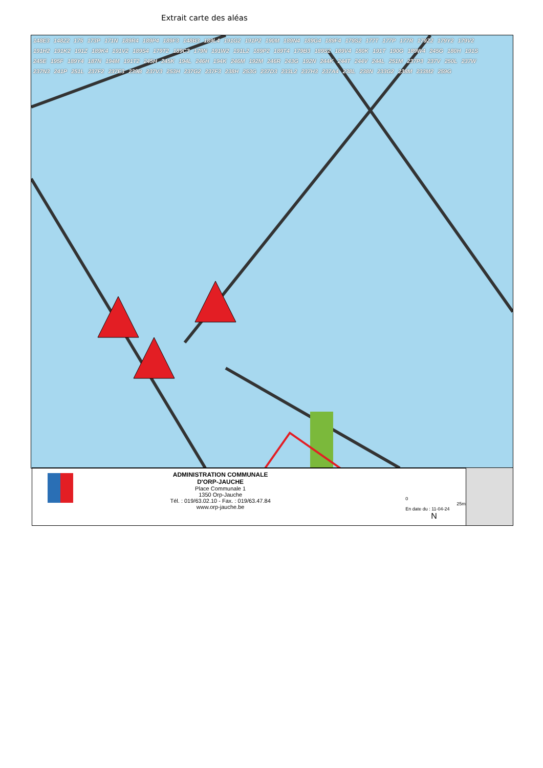Extrait carte des aléas
148E3 148Z2 175 173P 171N 189R4 189P4 189F3 148B3 189L4 191G2 191P2 190M 189N4 189G4 189F4 179S2 177T 177P 177R 179Z2 179Y2 179V2 191H2 191K2 191Z 189K4 191V2 189S4 179T2 189C3 179N 191W2 191L2 189P2 189T4 179B3 189S2 189V4 180K 191T 190G 189W4 245G 180H 191S 245E 195F 189Y4 187N 194M 191T2 245H 245K 194L 246H 194K 246M 192M 246R 243G 192N 244K 244T 244V 244L 251M 237P3 237V 250L 237W 237N3 241P 251L 237F2 237E3 239B 237V3 253H 237G2 237F3 238H 253G 237D3 233L2 237H3 237A4 238L 238N 233G2 238M 233M2 259G
ADMINISTRATION COMMUNALE
D'ORP-JAUCHE
Place Communale 1
1350 Orp-Jauche
Tél. : 019/63.02.10 - Fax. : 019/63.47.84
www.orp-jauche.be
0 25m
En date du : 11-04-24 N